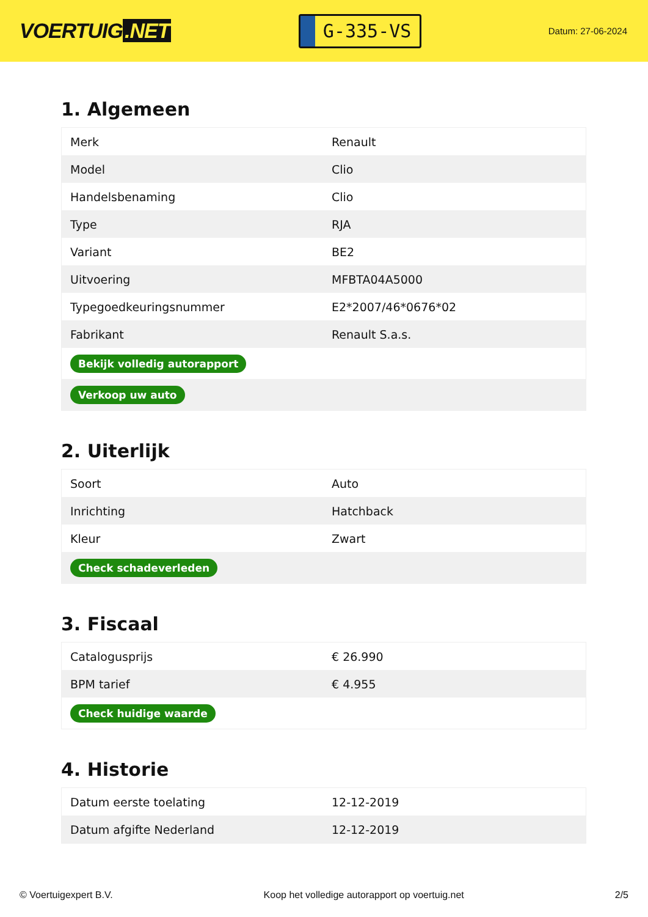VOERTUIG.NET
G-335-VS
Datum: 27-06-2024
1. Algemeen
| Merk | Renault |
| Model | Clio |
| Handelsbenaming | Clio |
| Type | RJA |
| Variant | BE2 |
| Uitvoering | MFBTA04A5000 |
| Typegoedkeuringsnummer | E2*2007/46*0676*02 |
| Fabrikant | Renault S.a.s. |
| Bekijk volledig autorapport | |
| Verkoop uw auto | |
2. Uiterlijk
| Soort | Auto |
| Inrichting | Hatchback |
| Kleur | Zwart |
| Check schadeverleden | |
3. Fiscaal
| Catalogusprijs | € 26.990 |
| BPM tarief | € 4.955 |
| Check huidige waarde | |
4. Historie
| Datum eerste toelating | 12-12-2019 |
| Datum afgifte Nederland | 12-12-2019 |
© Voertuigexpert B.V. Koop het volledige autorapport op voertuig.net 2/5